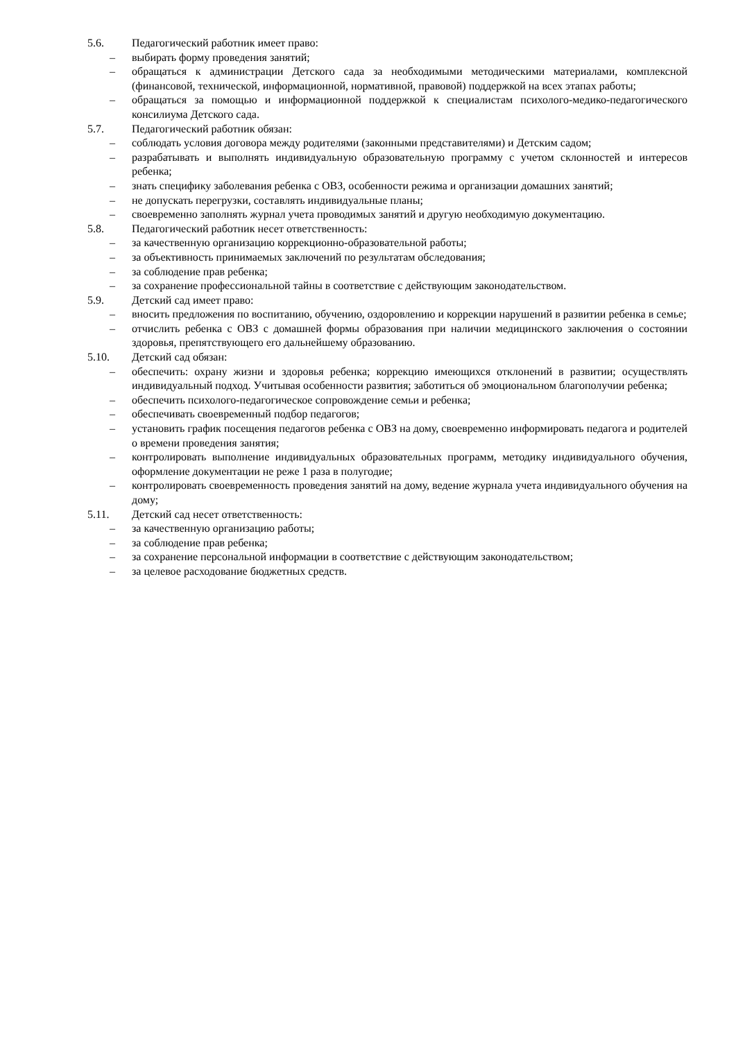5.6. Педагогический работник имеет право:
– выбирать форму проведения занятий;
– обращаться к администрации Детского сада за необходимыми методическими материалами, комплексной (финансовой, технической, информационной, нормативной, правовой) поддержкой на всех этапах работы;
– обращаться за помощью и информационной поддержкой к специалистам психолого-медико-педагогического консилиума Детского сада.
5.7. Педагогический работник обязан:
– соблюдать условия договора между родителями (законными представителями) и Детским садом;
– разрабатывать и выполнять индивидуальную образовательную программу с учетом склонностей и интересов ребенка;
– знать специфику заболевания ребенка с ОВЗ, особенности режима и организации домашних занятий;
– не допускать перегрузки, составлять индивидуальные планы;
– своевременно заполнять журнал учета проводимых занятий и другую необходимую документацию.
5.8. Педагогический работник несет ответственность:
– за качественную организацию коррекционно-образовательной работы;
– за объективность принимаемых заключений по результатам обследования;
– за соблюдение прав ребенка;
– за сохранение профессиональной тайны в соответствие с действующим законодательством.
5.9. Детский сад имеет право:
– вносить предложения по воспитанию, обучению, оздоровлению и коррекции нарушений в развитии ребенка в семье;
– отчислить ребенка с ОВЗ с домашней формы образования при наличии медицинского заключения о состоянии здоровья, препятствующего его дальнейшему образованию.
5.10. Детский сад обязан:
– обеспечить: охрану жизни и здоровья ребенка; коррекцию имеющихся отклонений в развитии; осуществлять индивидуальный подход. Учитывая особенности развития; заботиться об эмоциональном благополучии ребенка;
– обеспечить психолого-педагогическое сопровождение семьи и ребенка;
– обеспечивать своевременный подбор педагогов;
– установить график посещения педагогов ребенка с ОВЗ на дому, своевременно информировать педагога и родителей о времени проведения занятия;
– контролировать выполнение индивидуальных образовательных программ, методику индивидуального обучения, оформление документации не реже 1 раза в полугодие;
– контролировать своевременность проведения занятий на дому, ведение журнала учета индивидуального обучения на дому;
5.11. Детский сад несет ответственность:
– за качественную организацию работы;
– за соблюдение прав ребенка;
– за сохранение персональной информации в соответствие с действующим законодательством;
– за целевое расходование бюджетных средств.